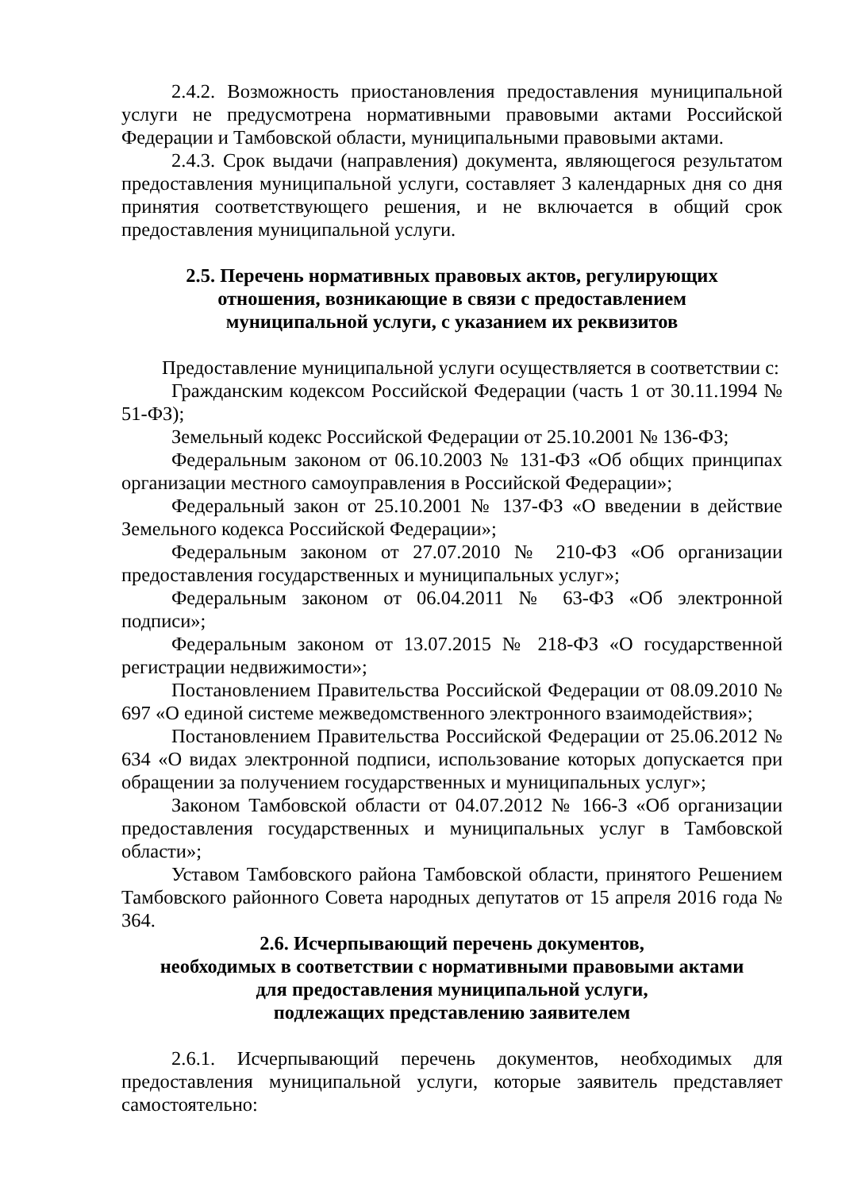2.4.2. Возможность приостановления предоставления муниципальной услуги не предусмотрена нормативными правовыми актами Российской Федерации и Тамбовской области, муниципальными правовыми актами.
2.4.3. Срок выдачи (направления) документа, являющегося результатом предоставления муниципальной услуги, составляет 3 календарных дня со дня принятия соответствующего решения, и не включается в общий срок предоставления муниципальной услуги.
2.5. Перечень нормативных правовых актов, регулирующих
отношения, возникающие в связи с предоставлением
муниципальной услуги, с указанием их реквизитов
Предоставление муниципальной услуги осуществляется в соответствии с:
Гражданским кодексом Российской Федерации (часть 1 от 30.11.1994 № 51-ФЗ);
Земельный кодекс Российской Федерации от 25.10.2001 № 136-ФЗ;
Федеральным законом от 06.10.2003 № 131-ФЗ «Об общих принципах организации местного самоуправления в Российской Федерации»;
Федеральный закон от 25.10.2001 № 137-ФЗ «О введении в действие Земельного кодекса Российской Федерации»;
Федеральным законом от 27.07.2010 № 210-ФЗ «Об организации предоставления государственных и муниципальных услуг»;
Федеральным законом от 06.04.2011 № 63-ФЗ «Об электронной подписи»;
Федеральным законом от 13.07.2015 № 218-ФЗ «О государственной регистрации недвижимости»;
Постановлением Правительства Российской Федерации от 08.09.2010 № 697 «О единой системе межведомственного электронного взаимодействия»;
Постановлением Правительства Российской Федерации от 25.06.2012 № 634 «О видах электронной подписи, использование которых допускается при обращении за получением государственных и муниципальных услуг»;
Законом Тамбовской области от 04.07.2012 № 166-З «Об организации предоставления государственных и муниципальных услуг в Тамбовской области»;
Уставом Тамбовского района Тамбовской области, принятого Решением Тамбовского районного Совета народных депутатов от 15 апреля 2016 года № 364.
2.6. Исчерпывающий перечень документов,
необходимых в соответствии с нормативными правовыми актами
для предоставления муниципальной услуги,
подлежащих представлению заявителем
2.6.1. Исчерпывающий перечень документов, необходимых для предоставления муниципальной услуги, которые заявитель представляет самостоятельно: